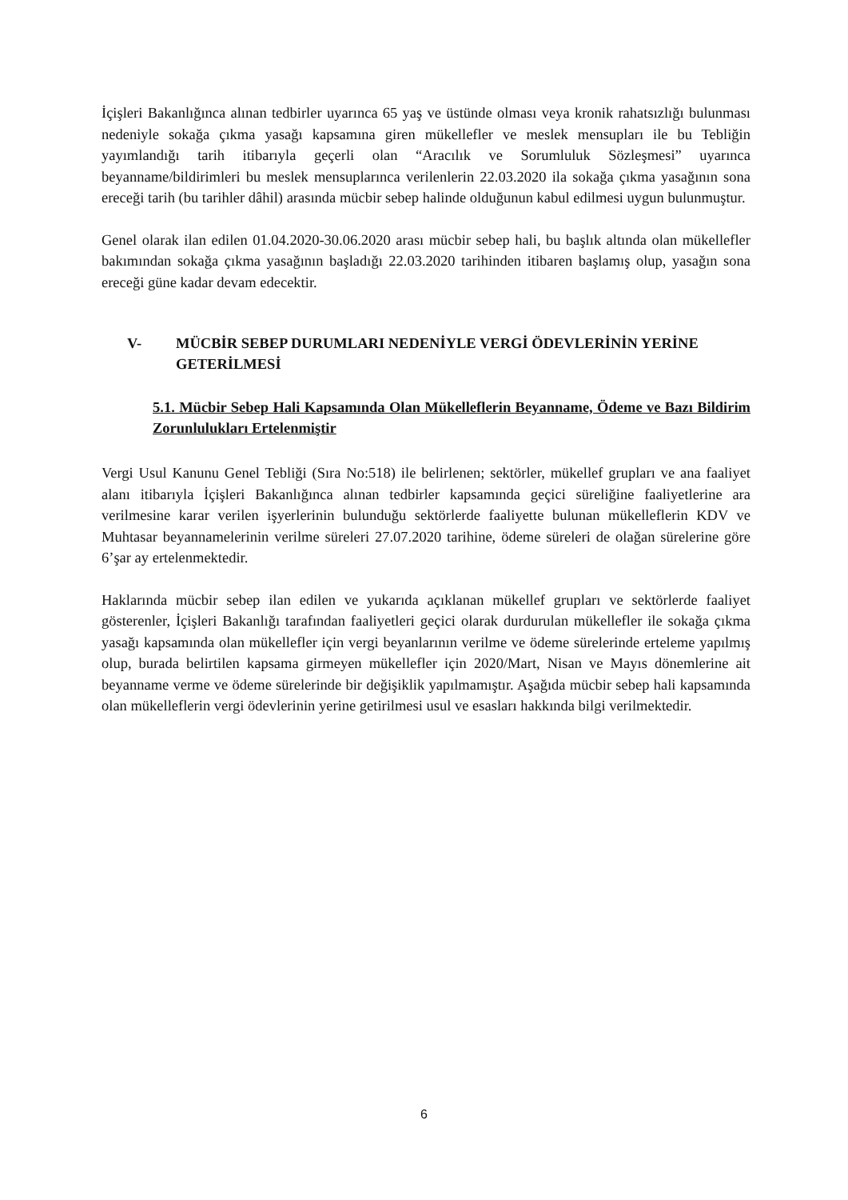İçişleri Bakanlığınca alınan tedbirler uyarınca 65 yaş ve üstünde olması veya kronik rahatsızlığı bulunması nedeniyle sokağa çıkma yasağı kapsamına giren mükellefler ve meslek mensupları ile bu Tebliğin yayımlandığı tarih itibarıyla geçerli olan “Aracılık ve Sorumluluk Sözleşmesi” uyarınca beyanname/bildirimleri bu meslek mensuplarınca verilenlerin 22.03.2020 ila sokağa çıkma yasağının sona ereceği tarih (bu tarihler dâhil) arasında mücbir sebep halinde olduğunun kabul edilmesi uygun bulunmuştur.
Genel olarak ilan edilen 01.04.2020-30.06.2020 arası mücbir sebep hali, bu başlık altında olan mükellefler bakımından sokağa çıkma yasağının başladığı 22.03.2020 tarihinden itibaren başlamış olup, yasağın sona ereceği güne kadar devam edecektir.
V- MÜCBİR SEBEP DURUMLARI NEDENİYLE VERGİ ÖDEVLERİNİN YERİNE GETERİLMESİ
5.1. Mücbir Sebep Hali Kapsamında Olan Mükelleflerin Beyanname, Ödeme ve Bazı Bildirim Zorunlulukları Ertelenmiştir
Vergi Usul Kanunu Genel Tebliği (Sıra No:518) ile belirlenen; sektörler, mükellef grupları ve ana faaliyet alanı itibarıyla İçişleri Bakanlığınca alınan tedbirler kapsamında geçici süreliğine faaliyetlerine ara verilmesine karar verilen işyerlerinin bulunduğu sektörlerde faaliyette bulunan mükelleflerin KDV ve Muhtasar beyannamelerinin verilme süreleri 27.07.2020 tarihine, ödeme süreleri de olağan sürelerine göre 6’şar ay ertelenmektedir.
Haklarında mücbir sebep ilan edilen ve yukarıda açıklanan mükellef grupları ve sektörlerde faaliyet gösterenler, İçişleri Bakanlığı tarafından faaliyetleri geçici olarak durdurulan mükellefler ile sokağa çıkma yasağı kapsamında olan mükellefler için vergi beyanlarının verilme ve ödeme sürelerinde erteleme yapılmış olup, burada belirtilen kapsama girmeyen mükellefler için 2020/Mart, Nisan ve Mayıs dönemlerine ait beyanname verme ve ödeme sürelerinde bir değişiklik yapılmamıştır. Aşağıda mücbir sebep hali kapsamında olan mükelleflerin vergi ödevlerinin yerine getirilmesi usul ve esasları hakkında bilgi verilmektedir.
6